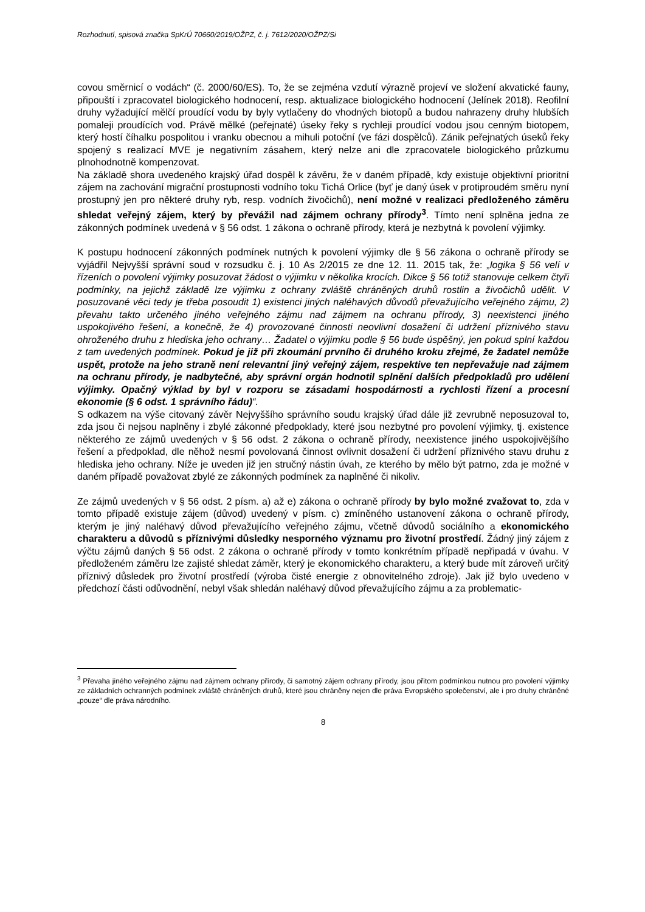Rozhodnutí, spisová značka SpKrÚ 70660/2019/OŽPZ, č. j. 7612/2020/OŽPZ/Si
covou směrnicí o vodách“ (č. 2000/60/ES). To, že se zejména vzdutí výrazně projeví ve složení akvatické fauny, připouští i zpracovatel biologického hodnocení, resp. aktualizace biologického hodnocení (Jelínek 2018). Reofilní druhy vyžadující mělčí proudící vodu by byly vytlačeny do vhodných biotopů a budou nahrazeny druhy hlubších pomaleji proudících vod. Právě mělké (peřejnaté) úseky řeky s rychleji proudící vodou jsou cenným biotopem, který hostí číhalku pospolitou i vranku obecnou a mihuli potoční (ve fázi dospělců). Zánik peřejnatých úseků řeky spojený s realizací MVE je negativním zásahem, který nelze ani dle zpracovatele biologického průzkumu plnohodnotně kompenzovat.
Na základě shora uvedeného krajský úřad dospěl k závěru, že v daném případě, kdy existuje objektivní prioritní zájem na zachování migrační prostupnosti vodního toku Tichá Orlice (byť je daný úsek v protiproudém směru nyní prostupný jen pro některé druhy ryb, resp. vodních živočichů), není možné v realizaci předloženého záměru shledat veřejný zájem, který by převážil nad zájmem ochrany přírody<sup>3</sup>. Tímto není splněna jedna ze zákonných podmínek uvedená v § 56 odst. 1 zákona o ochraně přírody, která je nezbytná k povolení výjimky.
K postupu hodnocení zákonných podmínek nutných k povolení výjimky dle § 56 zákona o ochraně přírody se vyjádřil Nejvyšší správní soud v rozsudku č. j. 10 As 2/2015 ze dne 12. 11. 2015 tak, že: „logika § 56 velí v řízeních o povolení výjimky posuzovat žádost o výjimku v několika krocích. Dikce § 56 totiž stanovuje celkem čtyři podmínky, na jejichž základě lze výjimku z ochrany zvláště chráněných druhů rostlin a živočichů udělit. V posuzované věci tedy je třeba posoudit 1) existenci jiných naléhavých důvodů převažujícího veřejného zájmu, 2) převahu takto určeného jiného veřejného zájmu nad zájmem na ochranu přírody, 3) neexistenci jiného uspokojivého řešení, a konečně, že 4) provozované činnosti neovlivní dosažení či udržení příznivého stavu ohroženého druhu z hlediska jeho ochrany… Žadatel o výjimku podle § 56 bude úspěšný, jen pokud splní každou z tam uvedených podmínek. Pokud je již při zkoumání prvního či druhého kroku zřejmé, že žadatel nemůže uspět, protože na jeho straně není relevantní jiný veřejný zájem, respektive ten nepřevažuje nad zájmem na ochranu přírody, je nadbytečné, aby správní orgán hodnotil splnění dalších předpokladů pro udělení výjimky. Opačný výklad by byl v rozporu se zásadami hospodárnosti a rychlosti řízení a procesní ekonomie (§ 6 odst. 1 správního řádu)“.
S odkazem na výše citovaný závěr Nejvyššího správního soudu krajský úřad dále již zevrubně neposuzoval to, zda jsou či nejsou naplněny i zbylé zákonné předpoklady, které jsou nezbytné pro povolení výjimky, tj. existence některého ze zájmů uvedených v § 56 odst. 2 zákona o ochraně přírody, neexistence jiného uspokojivějšího řešení a předpoklad, dle něhož nesmí povolovaná činnost ovlivnit dosažení či udržení příznivého stavu druhu z hlediska jeho ochrany. Níže je uveden již jen stručný nástin úvah, ze kterého by mělo být patrno, zda je možné v daném případě považovat zbylé ze zákonných podmínek za naplněné či nikoliv.
Ze zájmů uvedených v § 56 odst. 2 písm. a) až e) zákona o ochraně přírody by bylo možné zvažovat to, zda v tomto případě existuje zájem (důvod) uvedený v písm. c) zmíněného ustanovení zákona o ochraně přírody, kterým je jiný naléhavý důvod převažujícího veřejného zájmu, včetně důvodů sociálního a ekonomického charakteru a důvodů s příznivými důsledky nesporného významu pro životní prostředí. Žádný jiný zájem z výčtu zájmů daných § 56 odst. 2 zákona o ochraně přírody v tomto konkrétním případě nepřipadá v úvahu. V předloženém záměru lze zajisté shledat záměr, který je ekonomického charakteru, a který bude mít zároveň určitý příznivý důsledek pro životní prostředí (výroba čisté energie z obnovitelného zdroje). Jak již bylo uvedeno v předchozí části odůvodnění, nebyl však shledán naléhavý důvod převažujícího zájmu a za problematic-
<sup>3</sup> Převaha jiného veřejného zájmu nad zájmem ochrany přírody, či samotný zájem ochrany přírody, jsou přitom podmínkou nutnou pro povolení výjimky ze základních ochranných podmínek zvláště chráněných druhů, které jsou chráněny nejen dle práva Evropského společenství, ale i pro druhy chráněné „pouze“ dle práva národního.
8